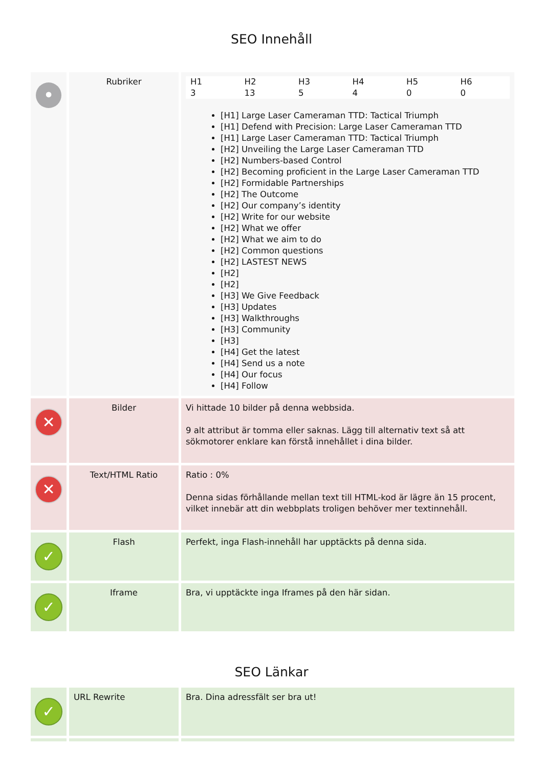SEO Innehåll
| • | Rubriker | / H1 / H2 / H3 / H4 / H5 / H6 / / 3 / 13 / 5 / 4 / 0 / 0 / [H1] Large Laser Cameraman TTD: Tactical Triumph [H1] Defend with Precision: Large Laser Cameraman TTD [H1] Large Laser Cameraman TTD: Tactical Triumph [H2] Unveiling the Large Laser Cameraman TTD [H2] Numbers-based Control [H2] Becoming proficient in the Large Laser Cameraman TTD [H2] Formidable Partnerships [H2] The Outcome [H2] Our company’s identity [H2] Write for our website [H2] What we offer [H2] What we aim to do [H2] Common questions [H2] LASTEST NEWS [H2] [H2] [H3] We Give Feedback [H3] Updates [H3] Walkthroughs [H3] Community [H3] [H4] Get the latest [H4] Send us a note [H4] Our focus [H4] Follow |
| ✕ | Bilder | Vi hittade 10 bilder på denna webbsida. 9 alt attribut är tomma eller saknas. Lägg till alternativ text så att sökmotorer enklare kan förstå innehållet i dina bilder. |
| ✕ | Text/HTML Ratio | Ratio : 0% Denna sidas förhållande mellan text till HTML-kod är lägre än 15 procent, vilket innebär att din webbplats troligen behöver mer textinnehåll. |
| ✓ | Flash | Perfekt, inga Flash-innehåll har upptäckts på denna sida. |
| ✓ | Iframe | Bra, vi upptäckte inga Iframes på den här sidan. |
SEO Länkar
| ✓ | URL Rewrite | Bra. Dina adressfält ser bra ut! |